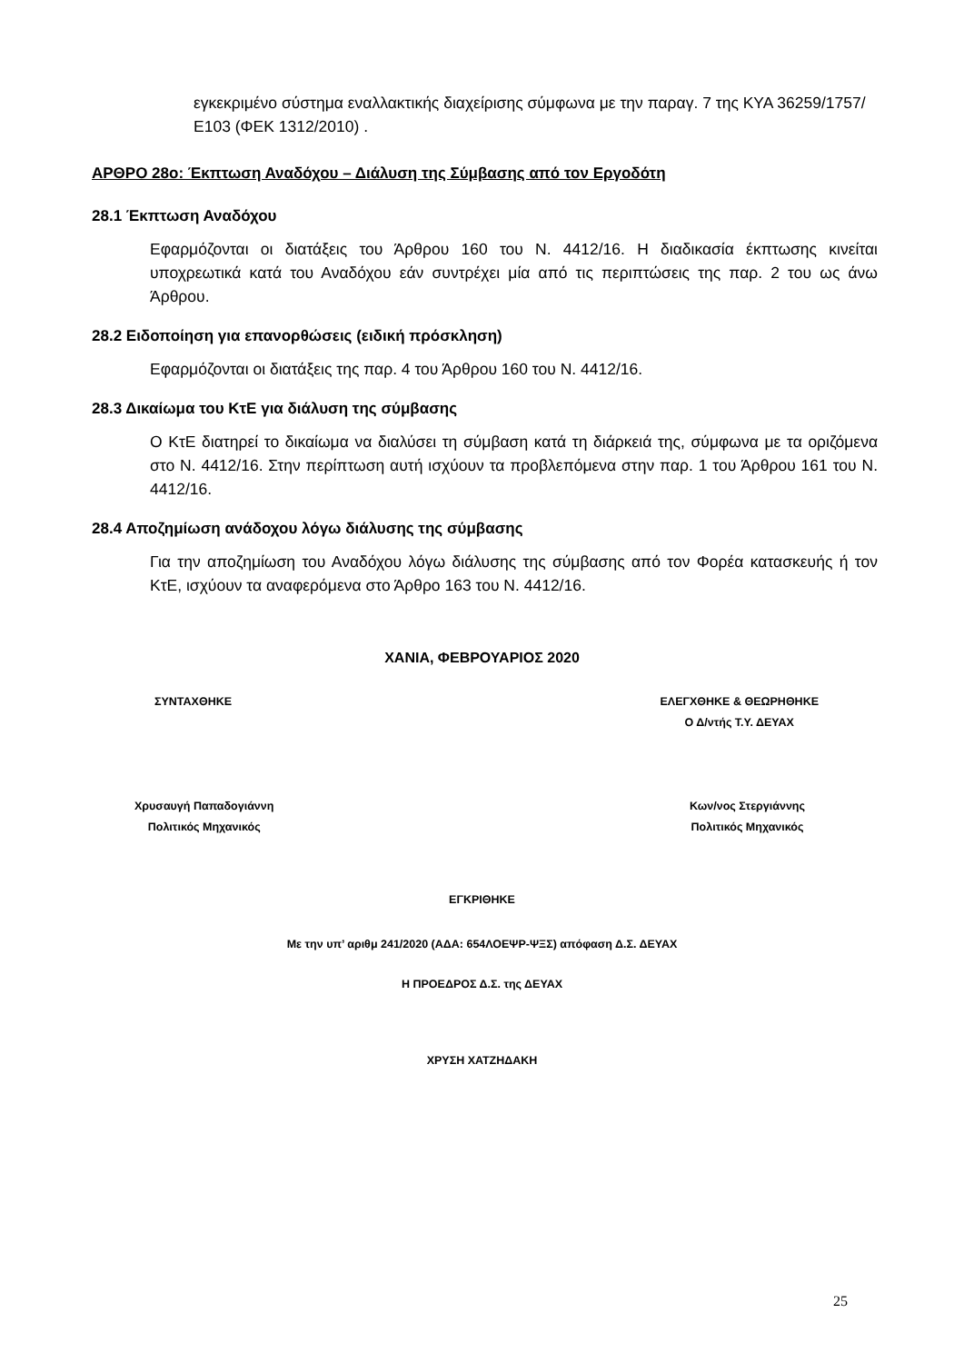εγκεκριμένο σύστημα εναλλακτικής διαχείρισης σύμφωνα με την παραγ. 7 της ΚΥΑ 36259/1757/Ε103 (ΦΕΚ 1312/2010) .
ΑΡΘΡΟ 28ο: Έκπτωση Αναδόχου – Διάλυση της Σύμβασης από τον Εργοδότη
28.1 Έκπτωση Αναδόχου
Εφαρμόζονται οι διατάξεις του Άρθρου 160 του Ν. 4412/16. Η διαδικασία έκπτωσης κινείται υποχρεωτικά κατά του Αναδόχου εάν συντρέχει μία από τις περιπτώσεις της παρ. 2 του ως άνω Άρθρου.
28.2 Ειδοποίηση για επανορθώσεις (ειδική πρόσκληση)
Εφαρμόζονται οι διατάξεις της παρ. 4 του Άρθρου 160 του Ν. 4412/16.
28.3 Δικαίωμα του ΚτΕ για διάλυση της σύμβασης
Ο ΚτΕ διατηρεί το δικαίωμα να διαλύσει τη σύμβαση κατά τη διάρκειά της, σύμφωνα με τα οριζόμενα στο Ν. 4412/16. Στην περίπτωση αυτή ισχύουν τα προβλεπόμενα στην παρ. 1 του Άρθρου 161 του Ν. 4412/16.
28.4 Αποζημίωση ανάδοχου λόγω διάλυσης της σύμβασης
Για την αποζημίωση του Αναδόχου λόγω διάλυσης της σύμβασης από τον Φορέα κατασκευής ή τον ΚτΕ, ισχύουν τα αναφερόμενα στο Άρθρο 163 του Ν. 4412/16.
ΧΑΝΙΑ, ΦΕΒΡΟΥΑΡΙΟΣ 2020
ΣΥΝΤΑΧΘΗΚΕ ΕΛΕΓΧΘΗΚΕ & ΘΕΩΡΗΘΗΚΕ
Ο Δ/ντής Τ.Υ. ΔΕΥΑΧ
Χρυσαυγή Παπαδογιάννη
Πολιτικός Μηχανικός
Κων/νος Στεργιάννης
Πολιτικός Μηχανικός
ΕΓΚΡΙΘΗΚΕ
Με την υπ’ αριθμ 241/2020 (ΑΔΑ: 654ΛΟΕΨΡ-ΨΞΣ) απόφαση Δ.Σ. ΔΕΥΑΧ
Η ΠΡΟΕΔΡΟΣ Δ.Σ. της ΔΕΥΑΧ
ΧΡΥΣΗ ΧΑΤΖΗΔΑΚΗ
25